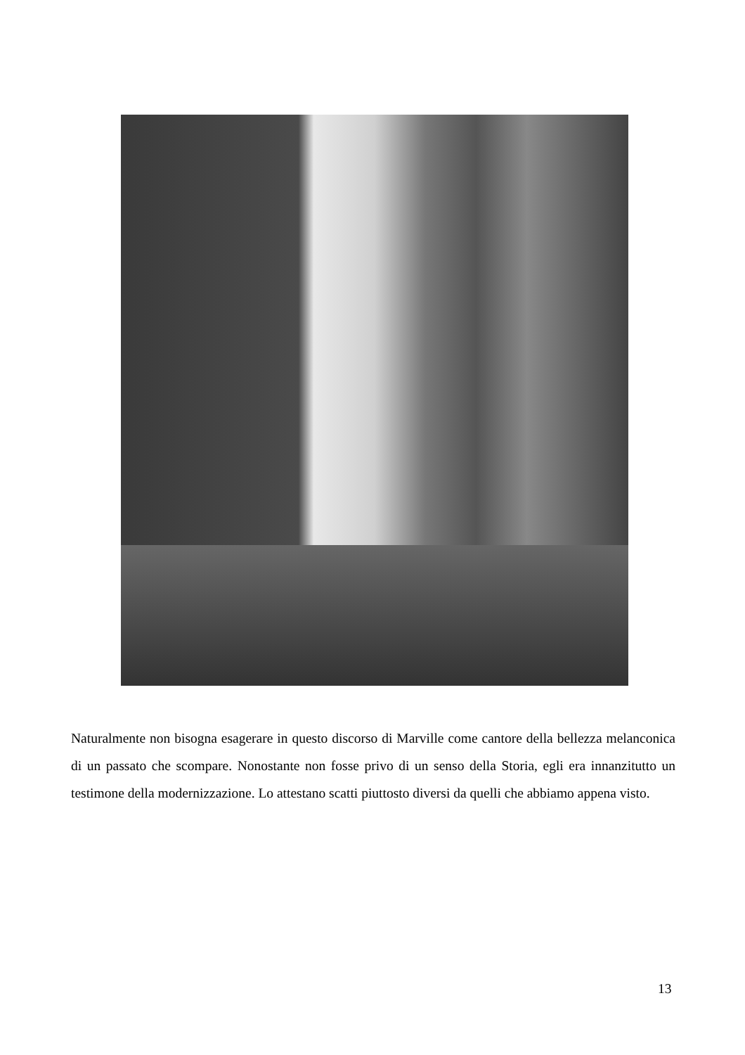Naturalmente non bisogna esagerare in questo discorso di Marville come cantore della bellezza melanconica di un passato che scompare. Nonostante non fosse privo di un senso della Storia, egli era innanzitutto un testimone della modernizzazione. Lo attestano scatti piuttosto diversi da quelli che abbiamo appena visto.
13